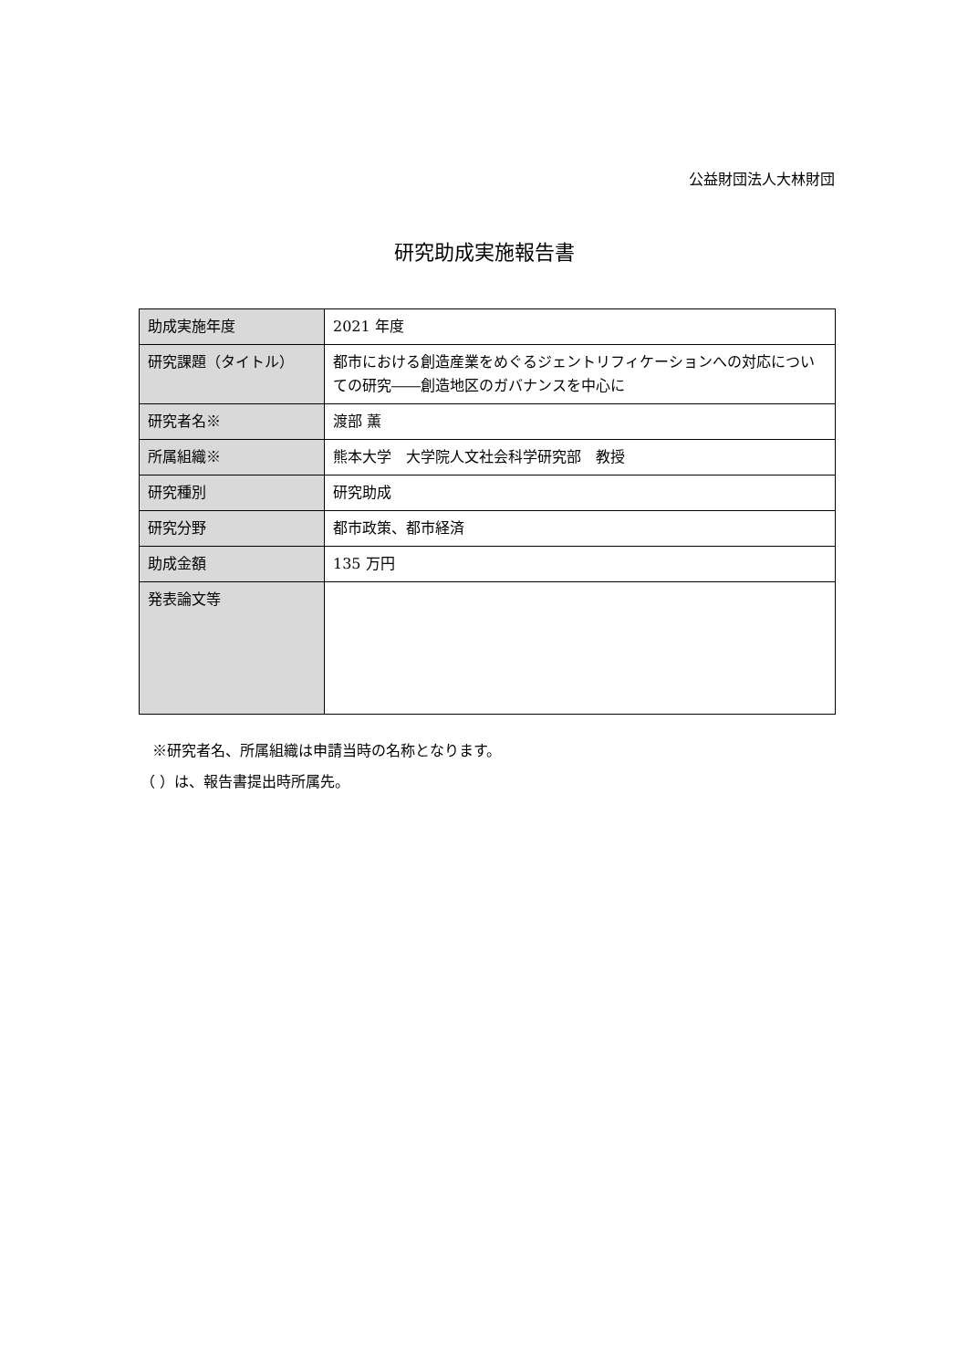公益財団法人大林財団
研究助成実施報告書
| 助成実施年度 | 2021 年度 |
| 研究課題（タイトル） | 都市における創造産業をめぐるジェントリフィケーションへの対応についての研究――創造地区のガバナンスを中心に |
| 研究者名※ | 渡部 薫 |
| 所属組織※ | 熊本大学 大学院人文社会科学研究部 教授 |
| 研究種別 | 研究助成 |
| 研究分野 | 都市政策、都市経済 |
| 助成金額 | 135 万円 |
| 発表論文等 | |
※研究者名、所属組織は申請当時の名称となります。
（ ）は、報告書提出時所属先。